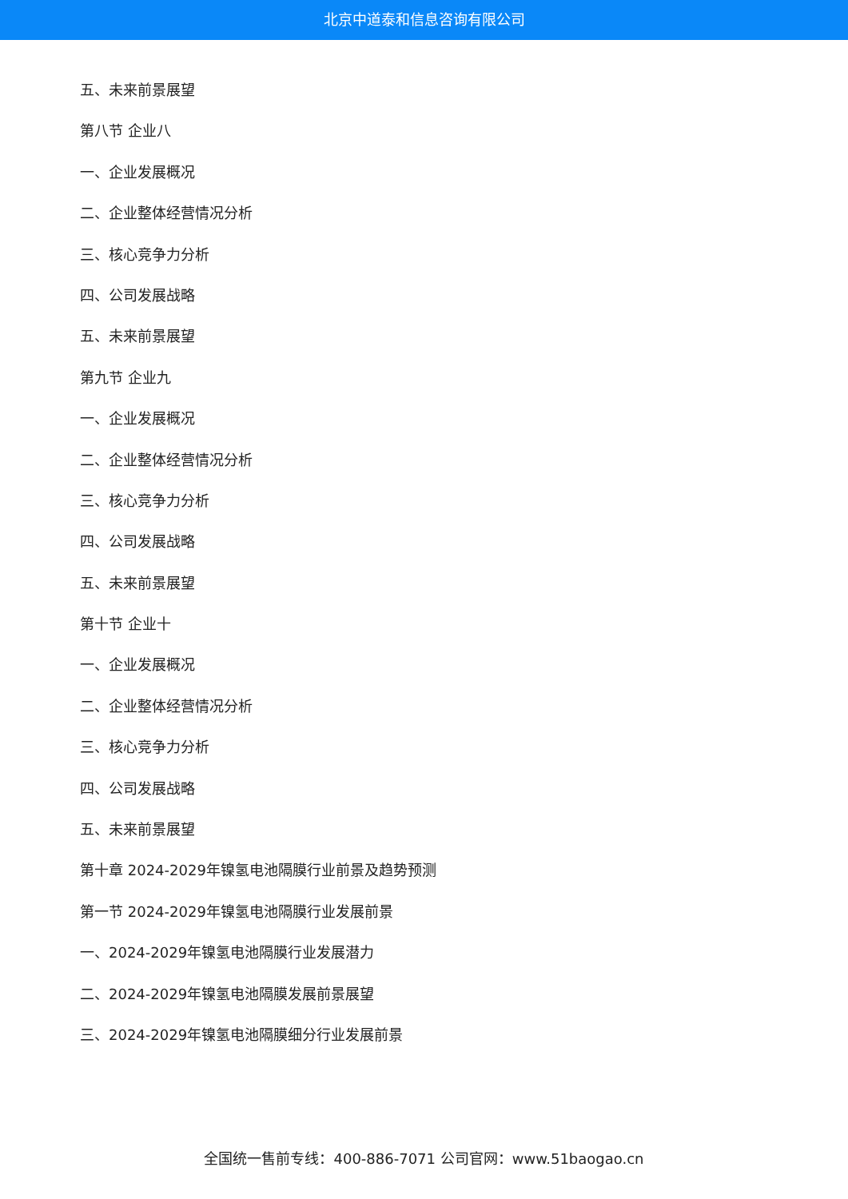北京中道泰和信息咨询有限公司
五、未来前景展望
第八节 企业八
一、企业发展概况
二、企业整体经营情况分析
三、核心竞争力分析
四、公司发展战略
五、未来前景展望
第九节 企业九
一、企业发展概况
二、企业整体经营情况分析
三、核心竞争力分析
四、公司发展战略
五、未来前景展望
第十节 企业十
一、企业发展概况
二、企业整体经营情况分析
三、核心竞争力分析
四、公司发展战略
五、未来前景展望
第十章 2024-2029年镍氢电池隔膜行业前景及趋势预测
第一节 2024-2029年镍氢电池隔膜行业发展前景
一、2024-2029年镍氢电池隔膜行业发展潜力
二、2024-2029年镍氢电池隔膜发展前景展望
三、2024-2029年镍氢电池隔膜细分行业发展前景
全国统一售前专线：400-886-7071 公司官网：www.51baogao.cn